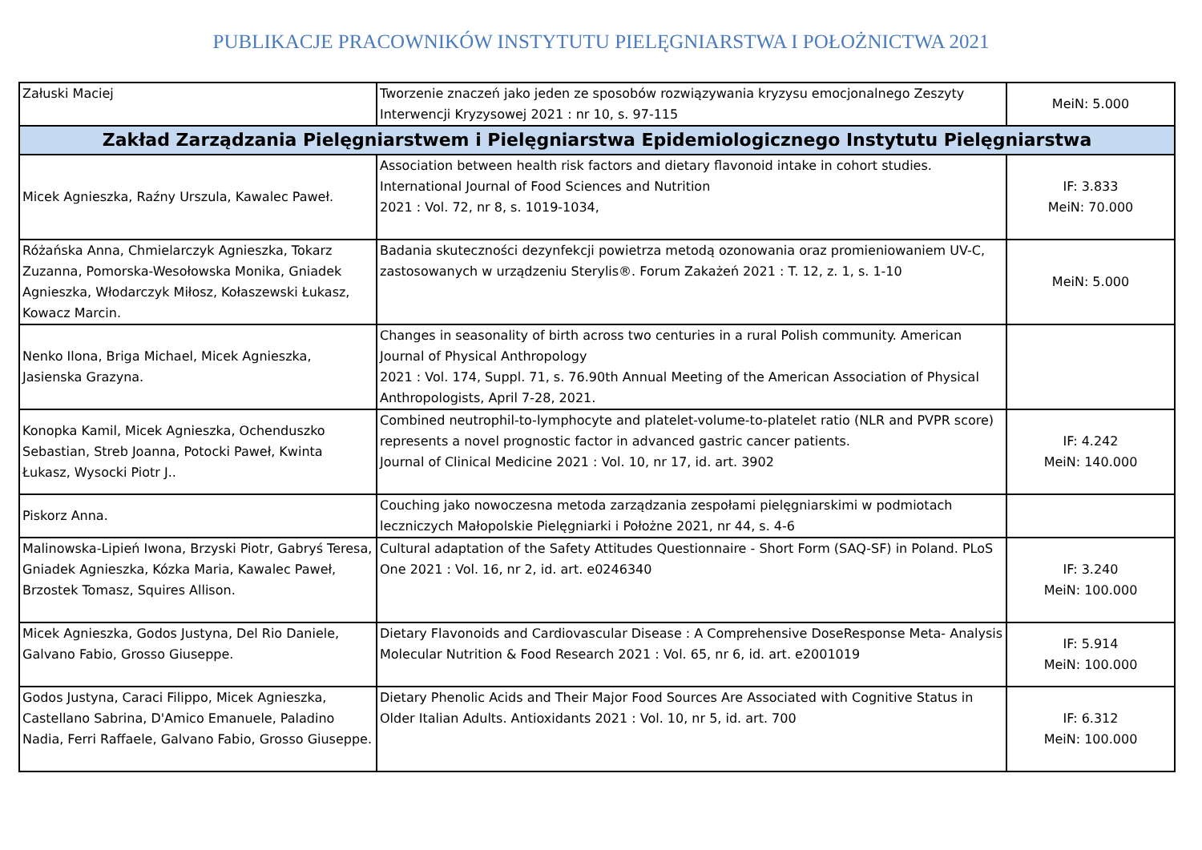PUBLIKACJE PRACOWNIKÓW INSTYTUTU PIELĘGNIARSTWA I POŁOŻNICTWA 2021
| Załuski Maciej | Tworzenie znaczeń jako jeden ze sposobów rozwiązywania kryzysu emocjonalnego Zeszyty Interwencji Kryzysowej 2021 : nr 10, s. 97-115 | MeiN: 5.000 |
| Zakład Zarządzania Pielęgniarstwem i Pielęgniarstwa Epidemiologicznego Instytutu Pielęgniarstwa | | |
| Micek Agnieszka, Raźny Urszula, Kawalec Paweł. | Association between health risk factors and dietary flavonoid intake in cohort studies. International Journal of Food Sciences and Nutrition 2021 : Vol. 72, nr 8, s. 1019-1034, | IF: 3.833 MeiN: 70.000 |
| Różańska Anna, Chmielarczyk Agnieszka, Tokarz Zuzanna, Pomorska-Wesołowska Monika, Gniadek Agnieszka, Włodarczyk Miłosz, Kołaszewski Łukasz, Kowacz Marcin. | Badania skuteczności dezynfekcji powietrza metodą ozonowania oraz promieniowaniem UV-C, zastosowanych w urządzeniu Sterylis®. Forum Zakażeń 2021 : T. 12, z. 1, s. 1-10 | MeiN: 5.000 |
| Nenko Ilona, Briga Michael, Micek Agnieszka, Jasienska Grazyna. | Changes in seasonality of birth across two centuries in a rural Polish community. American Journal of Physical Anthropology 2021 : Vol. 174, Suppl. 71, s. 76.90th Annual Meeting of the American Association of Physical Anthropologists, April 7-28, 2021. | |
| Konopka Kamil, Micek Agnieszka, Ochenduszko Sebastian, Streb Joanna, Potocki Paweł, Kwinta Łukasz, Wysocki Piotr J.. | Combined neutrophil-to-lymphocyte and platelet-volume-to-platelet ratio (NLR and PVPR score) represents a novel prognostic factor in advanced gastric cancer patients. Journal of Clinical Medicine 2021 : Vol. 10, nr 17, id. art. 3902 | IF: 4.242 MeiN: 140.000 |
| Piskorz Anna. | Couching jako nowoczesna metoda zarządzania zespołami pielęgniarskimi w podmiotach leczniczych Małopolskie Pielęgniarki i Położne 2021, nr 44, s. 4-6 | |
| Malinowska-Lipień Iwona, Brzyski Piotr, Gabryś Teresa, Gniadek Agnieszka, Kózka Maria, Kawalec Paweł, Brzostek Tomasz, Squires Allison. | Cultural adaptation of the Safety Attitudes Questionnaire - Short Form (SAQ-SF) in Poland. PLoS One 2021 : Vol. 16, nr 2, id. art. e0246340 | IF: 3.240 MeiN: 100.000 |
| Micek Agnieszka, Godos Justyna, Del Rio Daniele, Galvano Fabio, Grosso Giuseppe. | Dietary Flavonoids and Cardiovascular Disease : A Comprehensive DoseResponse Meta- Analysis Molecular Nutrition & Food Research 2021 : Vol. 65, nr 6, id. art. e2001019 | IF: 5.914 MeiN: 100.000 |
| Godos Justyna, Caraci Filippo, Micek Agnieszka, Castellano Sabrina, D'Amico Emanuele, Paladino Nadia, Ferri Raffaele, Galvano Fabio, Grosso Giuseppe. | Dietary Phenolic Acids and Their Major Food Sources Are Associated with Cognitive Status in Older Italian Adults. Antioxidants 2021 : Vol. 10, nr 5, id. art. 700 | IF: 6.312 MeiN: 100.000 |